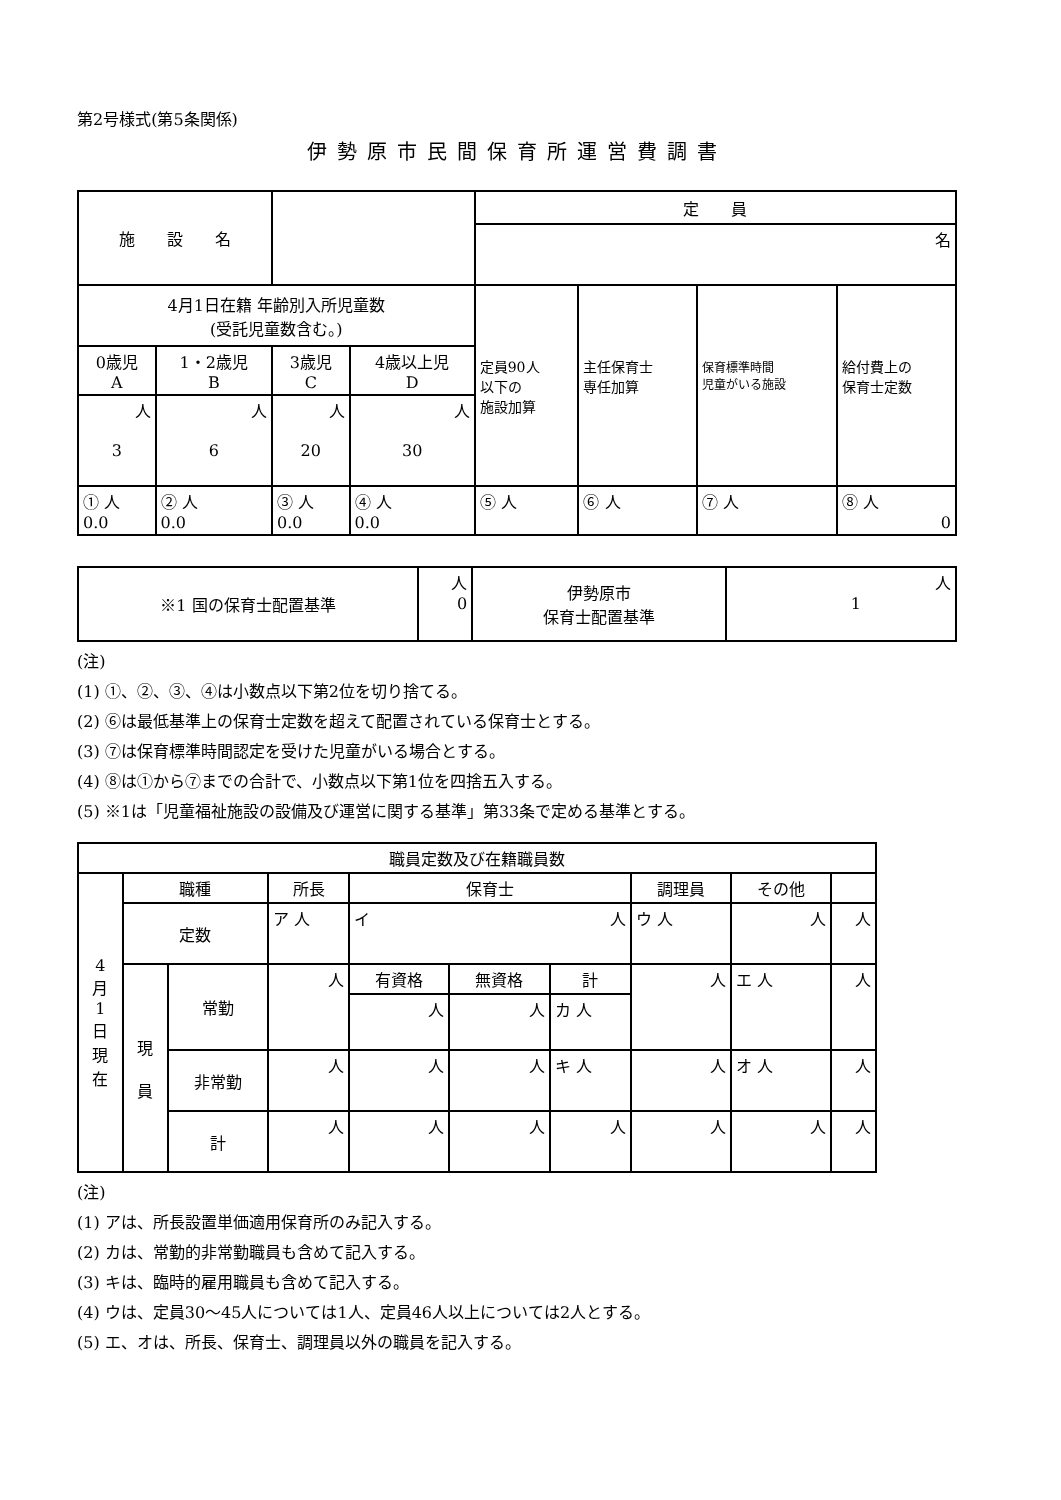第2号様式(第5条関係)
伊勢原市民間保育所運営費調書
| 施 設 名 | | | | 定 員 | | | |
| | | | | 名 | | | |
| 4月1日在籍 年齢別入所児童数 (受託児童数含む。) | | | | 定員90人 以下の 施設加算 | 主任保育士 専任加算 | 保育標準時間 児童がいる施設 | 給付費上の 保育士定数 |
| 0歳児 A | 1・2歳児 B | 3歳児 C | 4歳以上児 D | | | | |
| 人 3 | 人 6 | 人 20 | 人 30 | | | | |
| ① 人 0.0 | ② 人 0.0 | ③ 人 0.0 | ④ 人 0.0 | ⑤ 人 | ⑥ 人 | ⑦ 人 | ⑧ 人 0 |
| ※1 国の保育士配置基準 | 人 0 | 伊勢原市 保育士配置基準 | 人 1 |
(注)
(1) ①、②、③、④は小数点以下第2位を切り捨てる。
(2) ⑥は最低基準上の保育士定数を超えて配置されている保育士とする。
(3) ⑦は保育標準時間認定を受けた児童がいる場合とする。
(4) ⑧は①から⑦までの合計で、小数点以下第1位を四捨五入する。
(5) ※1は「児童福祉施設の設備及び運営に関する基準」第33条で定める基準とする。
| 職員定数及び在籍職員数 | | | | | | | | | |
| 4 月 1 日 現 在 | 職種 | | 所長 | 保育士 | | | 調理員 | その他 | |
| | 定数 | | ア 人 | イ 人 | | | ウ 人 | 人 | 人 |
| | 現 員 | 常勤 | 人 | 有資格 | 無資格 | 計 | 人 | エ 人 | 人 |
| | | | | 人 | 人 | カ 人 | | | |
| | | 非常勤 | 人 | 人 | 人 | キ 人 | 人 | オ 人 | 人 |
| | | 計 | 人 | 人 | 人 | 人 | 人 | 人 | 人 |
(注)
(1) アは、所長設置単価適用保育所のみ記入する。
(2) カは、常勤的非常勤職員も含めて記入する。
(3) キは、臨時的雇用職員も含めて記入する。
(4) ウは、定員30～45人については1人、定員46人以上については2人とする。
(5) エ、オは、所長、保育士、調理員以外の職員を記入する。